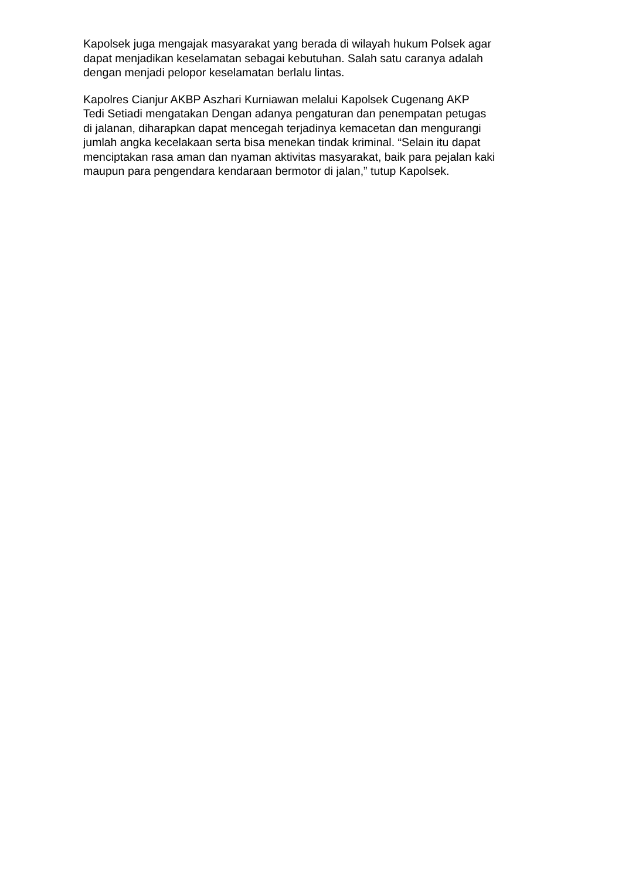Kapolsek juga mengajak masyarakat yang berada di wilayah hukum Polsek agar
dapat menjadikan keselamatan sebagai kebutuhan. Salah satu caranya adalah
dengan menjadi pelopor keselamatan berlalu lintas.
Kapolres Cianjur AKBP Aszhari Kurniawan melalui Kapolsek Cugenang AKP
Tedi Setiadi mengatakan Dengan adanya pengaturan dan penempatan petugas
di jalanan, diharapkan dapat mencegah terjadinya kemacetan dan mengurangi
jumlah angka kecelakaan serta bisa menekan tindak kriminal. “Selain itu dapat
menciptakan rasa aman dan nyaman aktivitas masyarakat, baik para pejalan kaki
maupun para pengendara kendaraan bermotor di jalan,” tutup Kapolsek.